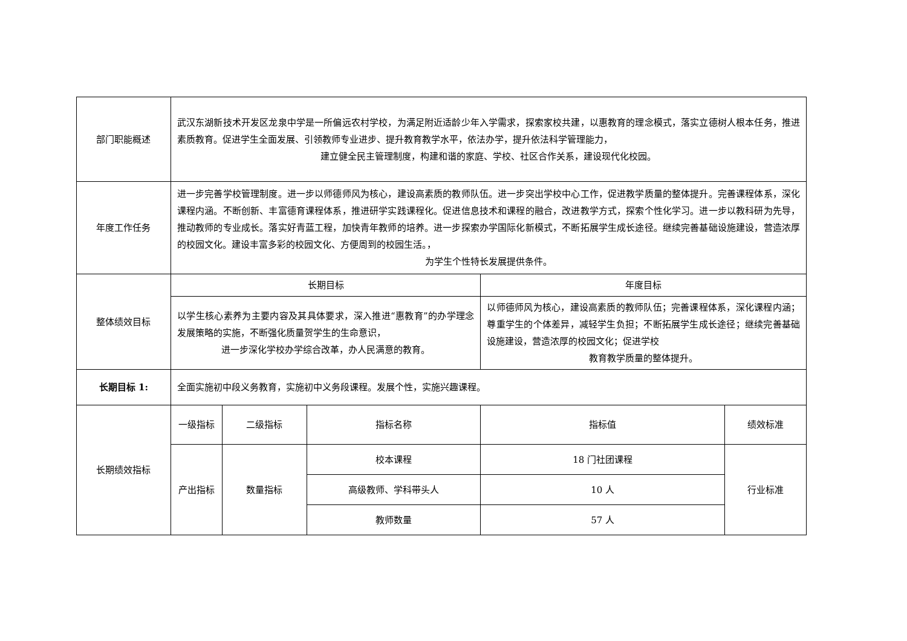| 部门职能概述 | 武汉东湖新技术开发区龙泉中学是一所偏远农村学校，为满足附近适龄少年入学需求，探索家校共建，以惠教育的理念模式，落实立德树人根本任务，推进素质教育。促进学生全面发展、引领教师专业进步、提升教育教学水平，依法办学，提升依法科学管理能力， 建立健全民主管理制度，构建和谐的家庭、学校、社区合作关系，建设现代化校园。 | | | | |
| 年度工作任务 | 进一步完善学校管理制度。进一步以师德师风为核心，建设高素质的教师队伍。进一步突出学校中心工作，促进教学质量的整体提升。完善课程体系，深化课程内涵。不断创新、丰富德育课程体系，推进研学实践课程化。促进信息技术和课程的融合，改进教学方式，探索个性化学习。进一步以教科研为先导，推动教师的专业成长。落实好青蓝工程，加快青年教师的培养。进一步探索办学国际化新模式，不断拓展学生成长途径。继续完善基础设施建设，营造浓厚的校园文化。建设丰富多彩的校园文化、方便周到的校园生活。， 为学生个性特长发展提供条件。 | | | | |
| 整体绩效目标 | 长期目标 | | | 年度目标 | |
| | 以学生核心素养为主要内容及其具体要求，深入推进“惠教育”的办学理念发展策略的实施，不断强化质量贺学生的生命意识， 进一步深化学校办学综合改革，办人民满意的教育。 | | | 以师德师风为核心，建设高素质的教师队伍；完善课程体系，深化课程内涵；尊重学生的个体差异，减轻学生负担；不断拓展学生成长途径；继续完善基础设施建设，营造浓厚的校园文化；促进学校 教育教学质量的整体提升。 | |
| 长期目标 1: | 全面实施初中段义务教育，实施初中义务段课程。发展个性，实施兴趣课程。 | | | | |
| 长期绩效指标 | 一级指标 | 二级指标 | 指标名称 | 指标值 | 绩效标准 |
| | 产出指标 | 数量指标 | 校本课程 | 18 门社团课程 | 行业标准 |
| | | | 高级教师、学科带头人 | 10 人 | |
| | | | 教师数量 | 57 人 | |